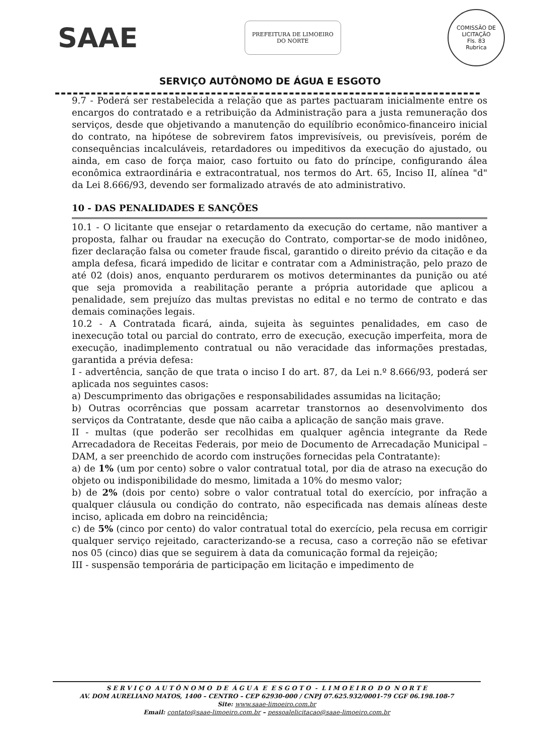SAAE
PREFEITURA DE LIMOEIRO DO NORTE
COMISSÃO DE LICITAÇÃO
Fls. 83
Rubrica
SERVIÇO AUTÔNOMO DE ÁGUA E ESGOTO
9.7 - Poderá ser restabelecida a relação que as partes pactuaram inicialmente entre os encargos do contratado e a retribuição da Administração para a justa remuneração dos serviços, desde que objetivando a manutenção do equilíbrio econômico-financeiro inicial do contrato, na hipótese de sobrevirem fatos imprevisíveis, ou previsíveis, porém de consequências incalculáveis, retardadores ou impeditivos da execução do ajustado, ou ainda, em caso de força maior, caso fortuito ou fato do príncipe, configurando álea econômica extraordinária e extracontratual, nos termos do Art. 65, Inciso II, alínea "d" da Lei 8.666/93, devendo ser formalizado através de ato administrativo.
10 - DAS PENALIDADES E SANÇÕES
10.1 - O licitante que ensejar o retardamento da execução do certame, não mantiver a proposta, falhar ou fraudar na execução do Contrato, comportar-se de modo inidôneo, fizer declaração falsa ou cometer fraude fiscal, garantido o direito prévio da citação e da ampla defesa, ficará impedido de licitar e contratar com a Administração, pelo prazo de até 02 (dois) anos, enquanto perdurarem os motivos determinantes da punição ou até que seja promovida a reabilitação perante a própria autoridade que aplicou a penalidade, sem prejuízo das multas previstas no edital e no termo de contrato e das demais cominações legais.
10.2 - A Contratada ficará, ainda, sujeita às seguintes penalidades, em caso de inexecução total ou parcial do contrato, erro de execução, execução imperfeita, mora de execução, inadimplemento contratual ou não veracidade das informações prestadas, garantida a prévia defesa:
I - advertência, sanção de que trata o inciso I do art. 87, da Lei n.º 8.666/93, poderá ser aplicada nos seguintes casos:
a) Descumprimento das obrigações e responsabilidades assumidas na licitação;
b) Outras ocorrências que possam acarretar transtornos ao desenvolvimento dos serviços da Contratante, desde que não caiba a aplicação de sanção mais grave.
II - multas (que poderão ser recolhidas em qualquer agência integrante da Rede Arrecadadora de Receitas Federais, por meio de Documento de Arrecadação Municipal – DAM, a ser preenchido de acordo com instruções fornecidas pela Contratante):
a) de 1% (um por cento) sobre o valor contratual total, por dia de atraso na execução do objeto ou indisponibilidade do mesmo, limitada a 10% do mesmo valor;
b) de 2% (dois por cento) sobre o valor contratual total do exercício, por infração a qualquer cláusula ou condição do contrato, não especificada nas demais alíneas deste inciso, aplicada em dobro na reincidência;
c) de 5% (cinco por cento) do valor contratual total do exercício, pela recusa em corrigir qualquer serviço rejeitado, caracterizando-se a recusa, caso a correção não se efetivar nos 05 (cinco) dias que se seguirem à data da comunicação formal da rejeição;
III - suspensão temporária de participação em licitação e impedimento de
S E R V I Ç O A U T Ô N O M O D E Á G U A E E S G O T O - L I M O E I R O D O N O R T E
AV. DOM AURELIANO MATOS, 1400 – CENTRO – CEP 62930-000 / CNPJ 07.625.932/0001-79 CGF 06.198.108-7
Site: www.saae-limoeiro.com.br
Email: contato@saae-limoeiro.com.br – pessoalelicitacao@saae-limoeiro.com.br